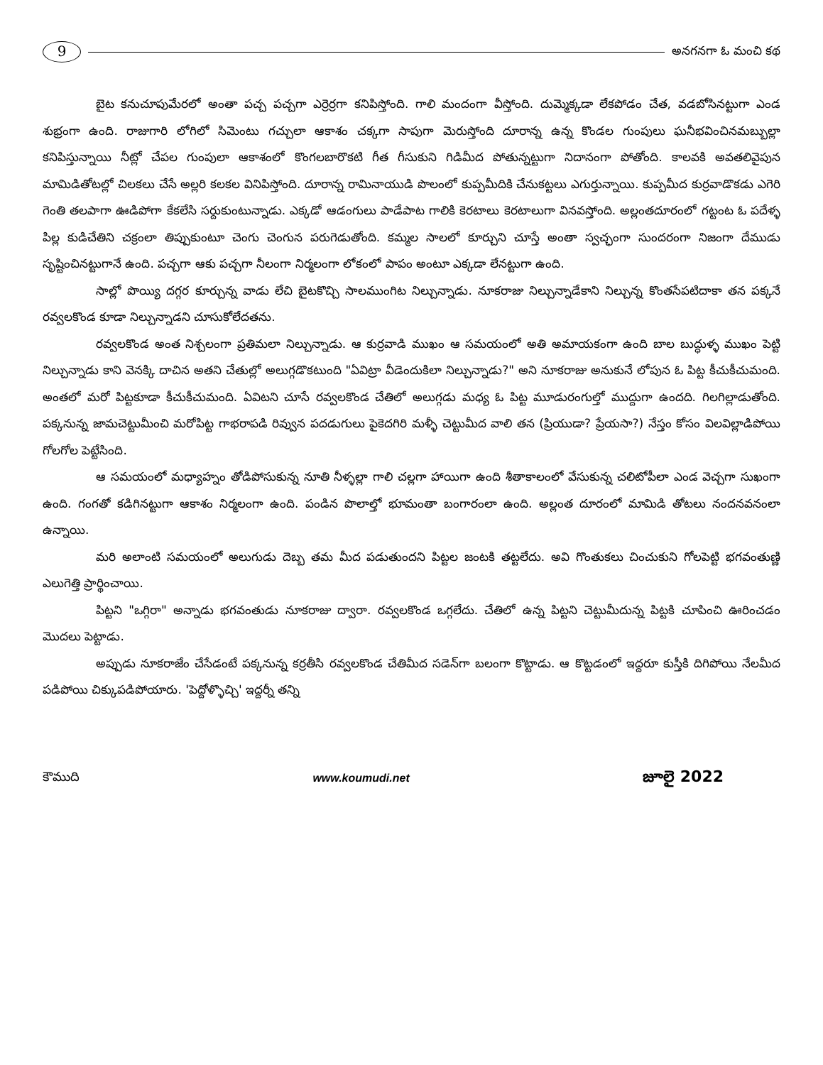9
అనగనగా ఓ మంచి కథ
బైట కనుచూపుమేరలో అంతా పచ్చ పచ్చగా ఎర్రెర్రగా కనిపిస్తోంది. గాలి మందంగా వీస్తోంది. దుమ్మెక్కడా లేకపోడం చేత, వడబోసినట్టుగా ఎండ శుభ్రంగా ఉంది. రాజుగారి లోగిలో సిమెంటు గచ్చులా ఆకాశం చక్కగా సాపుగా మెరుస్తోంది దూరాన్న ఉన్న కొండల గుంపులు ఘనీభవించినమబ్బుల్లా కనిపిస్తున్నాయి నీట్లో చేపల గుంపులా ఆకాశంలో కొంగలబారొకటి గీత గీసుకుని గిడిమీద పోతున్నట్టుగా నిదానంగా పోతోంది. కాలవకి అవతలివైపున మామిడితోటల్లో చిలకలు చేసే అల్లరి కలకల వినిపిస్తోంది. దూరాన్న రామినాయుడి పొలంలో కుప్పమీదికి చేనుకట్టలు ఎగుర్తున్నాయి. కుప్పమీద కుర్రవాడొకడు ఎగెరి గెంతి తలపాగా ఊడిపోగా కేకలేసి సర్దుకుంటున్నాడు. ఎక్కడో ఆడంగులు పాడేపాట గాలికి కెరటాలు కెరటాలుగా వినవస్తోంది. అల్లంతదూరంలో గట్టంట ఓ పదేళ్ళ పిల్ల కుడిచేతిని చక్రంలా తిప్పుకుంటూ చెంగు చెంగున పరుగెడుతోంది. కమ్మల సాలలో కూర్చుని చూస్తే అంతా స్వచ్ఛంగా సుందరంగా నిజంగా దేముడు సృష్టించినట్టుగానే ఉంది. పచ్చగా ఆకు పచ్చగా నీలంగా నిర్మలంగా లోకంలో పాపం అంటూ ఎక్కడా లేనట్టుగా ఉంది.
సాల్లో పొయ్యి దగ్గర కూర్చున్న వాడు లేచి బైటకొచ్చి సాలముంగిట నిల్చున్నాడు. నూకరాజు నిల్చున్నాడేకాని నిల్చున్న కొంతసేపటిదాకా తన పక్కనే రవ్వలకొండ కూడా నిల్చున్నాడని చూసుకోలేదతను.
రవ్వలకొండ అంత నిశ్చలంగా ప్రతిమలా నిల్చున్నాడు. ఆ కుర్రవాడి ముఖం ఆ సమయంలో అతి అమాయకంగా ఉంది బాల బుద్ధుళ్ళ ముఖం పెట్టి నిల్చున్నాడు కాని వెనక్కి దాచిన అతని చేతుల్లో అలుగ్గడొకటుంది "ఏవిట్రా వీడెందుకిలా నిల్చున్నాడు?" అని నూకరాజు అనుకునే లోపున ఓ పిట్ట కీచుకీచుమంది. అంతలో మరో పిట్టకూడా కీచుకీచుమంది. ఏవిటని చూసే రవ్వలకొండ చేతిలో అలుగ్గడు మధ్య ఓ పిట్ట మూడురంగుల్తో ముద్దుగా ఉందది. గిలగిల్లాడుతోంది. పక్కనున్న జామచెట్టుమీంచి మరోపిట్ట గాభరాపడి రివ్వున పదడుగులు పైకెదగిరి మళ్ళీ చెట్టుమీద వాలి తన (ప్రియుడా? ప్రేయసా?) నేస్తం కోసం విలవిల్లాడిపోయి గోలగోల పెట్టేసింది.
ఆ సమయంలో మధ్యాహ్నం తోడిపోసుకున్న నూతి నీళ్ళల్లా గాలి చల్లగా హాయిగా ఉంది శీతాకాలంలో వేసుకున్న చలిటోపీలా ఎండ వెచ్చగా సుఖంగా ఉంది. గంగతో కడిగినట్టుగా ఆకాశం నిర్మలంగా ఉంది. పండిన పొలాల్తో భూమంతా బంగారంలా ఉంది. అల్లంత దూరంలో మామిడి తోటలు నందనవనంలా ఉన్నాయి.
మరి అలాంటి సమయంలో అలుగుడు దెబ్బ తమ మీద పడుతుందని పిట్టల జంటకి తట్టలేదు. అవి గొంతుకలు చించుకుని గోలపెట్టి భగవంతుణ్ణి ఎలుగెత్తి ప్రార్థించాయి.
పిట్టని "ఒగ్గిరా" అన్నాడు భగవంతుడు నూకరాజు ద్వారా. రవ్వలకొండ ఒగ్గలేదు. చేతిలో ఉన్న పిట్టని చెట్టుమీదున్న పిట్టకి చూపించి ఊరించడం మొదలు పెట్టాడు.
అప్పుడు నూకరాజేం చేసేడంటే పక్కనున్న కర్రతీసి రవ్వలకొండ చేతిమీద సడెన్‌గా బలంగా కొట్టాడు. ఆ కొట్టడంలో ఇద్దరూ కుస్తీకి దిగిపోయి నేలమీద పడిపోయి చిక్కుపడిపోయారు. 'పెద్దోళ్ళొచ్చి' ఇద్దర్నీ తన్ని
కౌముది www.koumudi.net జూలై 2022